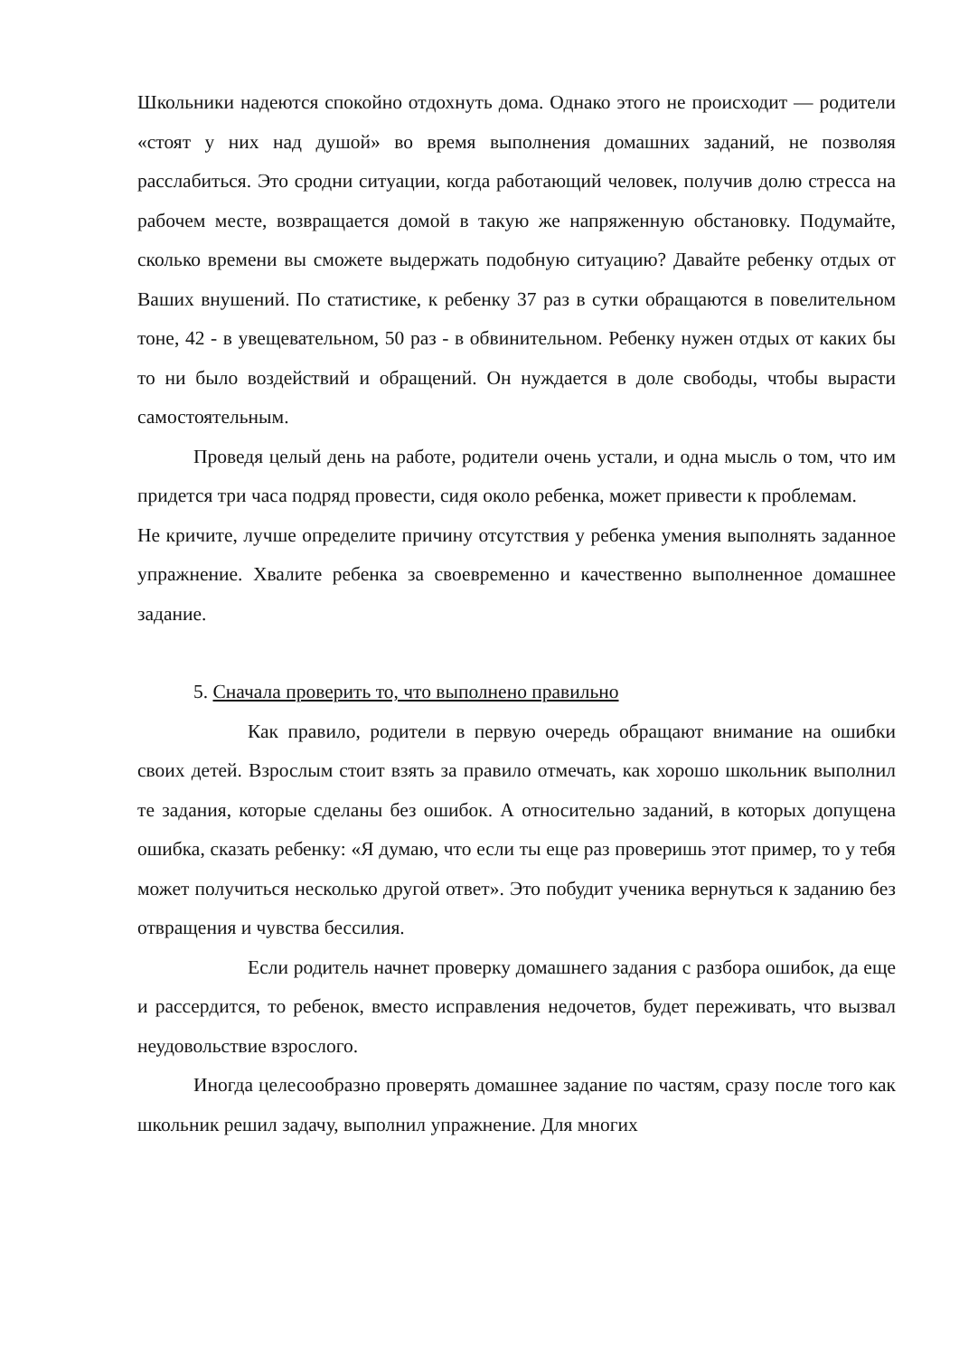Школьники надеются спокойно отдохнуть дома. Однако этого не происходит — родители «стоят у них над душой» во время выполнения домашних заданий, не позволяя расслабиться. Это сродни ситуации, когда работающий человек, получив долю стресса на рабочем месте, возвращается домой в такую же напряженную обстановку. Подумайте, сколько времени вы сможете выдержать подобную ситуацию? Давайте ребенку отдых от Ваших внушений. По статистике, к ребенку 37 раз в сутки обращаются в повелительном тоне, 42 - в увещевательном, 50 раз - в обвинительном. Ребенку нужен отдых от каких бы то ни было воздействий и обращений. Он нуждается в доле свободы, чтобы вырасти самостоятельным.
Проведя целый день на работе, родители очень устали, и одна мысль о том, что им придется три часа подряд провести, сидя около ребенка, может привести к проблемам.
Не кричите, лучше определите причину отсутствия у ребенка умения выполнять заданное упражнение. Хвалите ребенка за своевременно и качественно выполненное домашнее задание.
5. Сначала проверить то, что выполнено правильно
Как правило, родители в первую очередь обращают внимание на ошибки своих детей. Взрослым стоит взять за правило отмечать, как хорошо школьник выполнил те задания, которые сделаны без ошибок. А относительно заданий, в которых допущена ошибка, сказать ребенку: «Я думаю, что если ты еще раз проверишь этот пример, то у тебя может получиться несколько другой ответ». Это побудит ученика вернуться к заданию без отвращения и чувства бессилия.
Если родитель начнет проверку домашнего задания с разбора ошибок, да еще и рассердится, то ребенок, вместо исправления недочетов, будет переживать, что вызвал неудовольствие взрослого.
Иногда целесообразно проверять домашнее задание по частям, сразу после того как школьник решил задачу, выполнил упражнение. Для многих